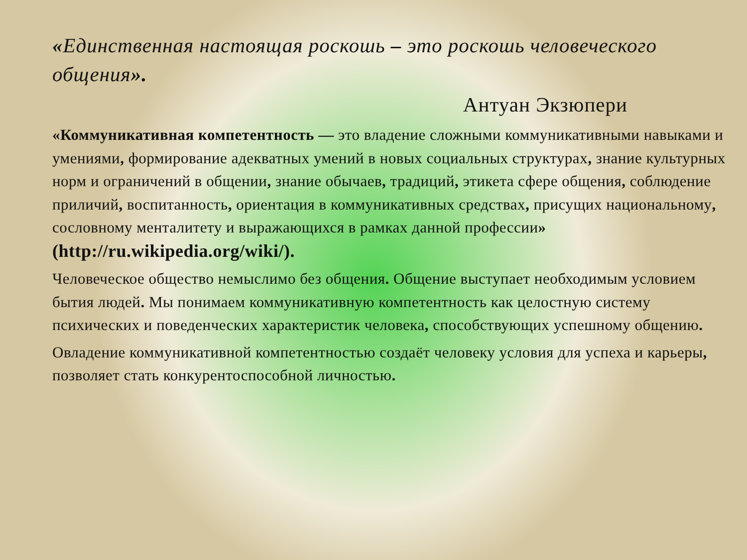«Единственная настоящая роскошь – это роскошь человеческого общения».
Антуан Экзюпери
«Коммуникативная компетентность — это владение сложными коммуникативными навыками и умениями, формирование адекватных умений в новых социальных структурах, знание культурных норм и ограничений в общении, знание обычаев, традиций, этикета сфере общения, соблюдение приличий, воспитанность, ориентация в коммуникативных средствах, присущих национальному, сословному менталитету и выражающихся в рамках данной профессии» (http://ru.wikipedia.org/wiki/).
Человеческое общество немыслимо без общения. Общение выступает необходимым условием бытия людей. Мы понимаем коммуникативную компетентность как целостную систему психических и поведенческих характеристик человека, способствующих успешному общению.
Овладение коммуникативной компетентностью создаёт человеку условия для успеха и карьеры, позволяет стать конкурентоспособной личностью.